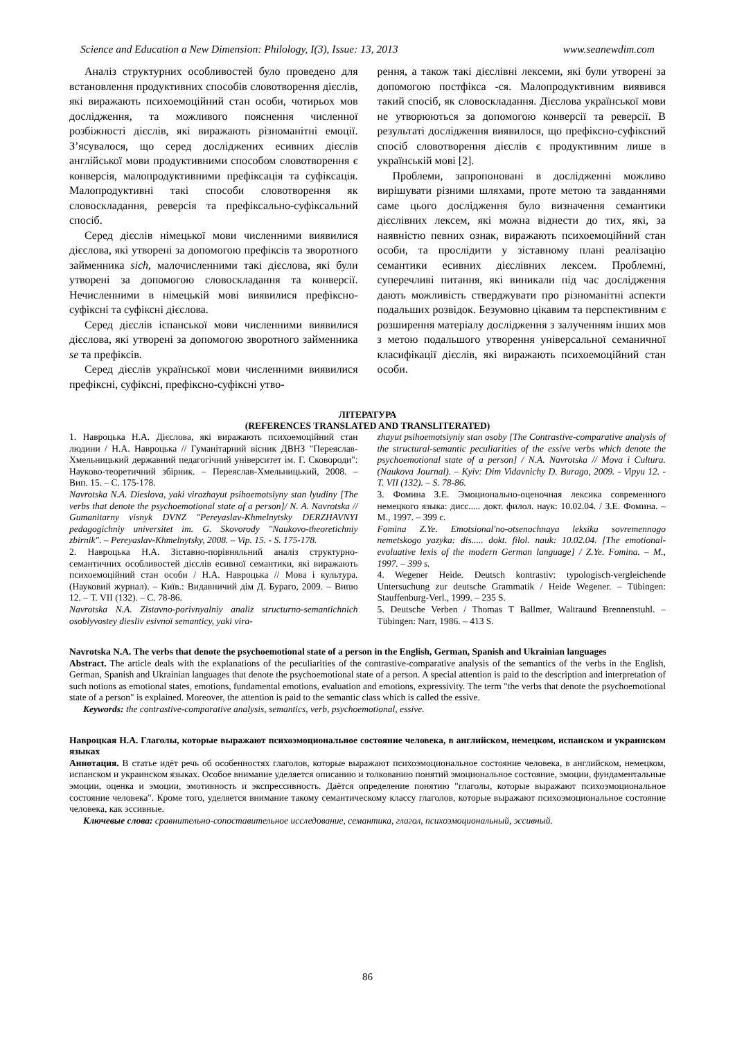Science and Education a New Dimension: Philology, I(3), Issue: 13, 2013 www.seanewdim.com
Аналіз структурних особливостей було проведено для встановлення продуктивних способів словотворення дієслів, які виражають психоемоційний стан особи, чотирьох мов дослідження, та можливого пояснення численної розбіжності дієслів, які виражають різноманітні емоції. З’ясувалося, що серед досліджених есивних дієслів англійської мови продуктивними способом словотворення є конверсія, малопродуктивними префіксація та суфіксація. Малопродуктивні такі способи словотворення як словоскладання, реверсія та префіксально-суфіксальний спосіб.
Серед дієслів німецької мови численними виявилися дієслова, які утворені за допомогою префіксів та зворотного займенника sich, малочисленними такі дієслова, які були утворені за допомогою словоскладання та конверсії. Нечисленними в німецькій мові виявилися префіксно-суфіксні та суфіксні дієслова.
Серед дієслів іспанської мови численними виявилися дієслова, які утворені за допомогою зворотного займенника se та префіксів.
Серед дієслів української мови численними виявилися префіксні, суфіксні, префіксно-суфіксні утво-
рення, а також такі дієслівні лексеми, які були утворені за допомогою постфікса -ся. Малопродуктивним виявився такий спосіб, як словоскладання. Дієслова української мови не утворюються за допомогою конверсії та реверсії. В результаті дослідження виявилося, що префіксно-суфіксний спосіб словотворення дієслів є продуктивним лише в українській мові [2].
Проблеми, запропоновані в дослідженні можливо вирішувати різними шляхами, проте метою та завданнями саме цього дослідження було визначення семантики дієслівних лексем, які можна віднести до тих, які, за наявністю певних ознак, виражають психоемоційний стан особи, та прослідити у зіставному плані реалізацію семантики есивних дієслівних лексем. Проблемні, суперечливі питання, які виникали під час дослідження дають можливість стверджувати про різноманітні аспекти подальших розвідок. Безумовно цікавим та перспективним є розширення матеріалу дослідження з залученням інших мов з метою подальшого утворення універсальної семаничної класифікації дієслів, які виражають психоемоційний стан особи.
ЛІТЕРАТУРА
(REFERENCES TRANSLATED AND TRANSLITERATED)
1. Навроцька Н.А. Дієслова, які виражають психоемоційний стан людини / Н.А. Навроцька // Гуманітарний вісник ДВНЗ "Переяслав-Хмельницький державний педагогічний університет ім. Г. Сковороди": Науково-теоретичний збірник. – Переяслав-Хмельницький, 2008. – Вип. 15. – С. 175-178.
Navrotska N.A. Dieslova, yaki virazhayut psihoemotsiyny stan lyudiny [The verbs that denote the psychoemotional state of a person]/ N. A. Navrotska // Gumanitarny visnyk DVNZ "Pereyaslav-Khmelnytsky DERZHAVNYI pedagogichniy universitet im. G. Skovorody "Naukovo-theoretichniy zbirnik". – Pereyaslav-Khmelnytsky, 2008. – Vip. 15. - S. 175-178.
2. Навроцька Н.А. Зіставно-порівняльний аналіз структурно-семантичних особливостей дієслів есивної семантики, які виражають психоемоційний стан особи / Н.А. Навроцька // Мова і культура. (Науковий журнал). – Київ.: Видавничий дім Д. Бураго, 2009. – Випю 12. – Т. VII (132). – С. 78-86.
Navrotska N.A. Zistavno-porivnyalniy analiz structurno-semantichnich osoblyvostey diesliv esivnoї semanticy, yaki vira-
zhayut psihoemotsiyniy stan osoby [The Contrastive-comparative analysis of the structural-semantic peculiarities of the essive verbs which denote the psychoemotional state of a person] / N.A. Navrotska // Mova i Cultura. (Naukova Journal). – Kyiv: Dim Vidavnichy D. Burago, 2009. - Vipyu 12. - T. VII (132). – S. 78-86.
3. Фомина З.Е. Эмоционально-оценочная лексика современного немецкого языка: дисс..... докт. филол. наук: 10.02.04. / З.Е. Фомина. – М., 1997. – 399 с.
Fomina Z.Ye. Emotsional'no-otsenochnaya leksika sovremennogo nemetskogo yazyka: dis..... dokt. filol. nauk: 10.02.04. [The emotional-evoluative lexis of the modern German language] / Z.Ye. Fomina. – M., 1997. – 399 s.
4. Wegener Heide. Deutsch kontrastiv: typologisch-vergleichende Untersuchung zur deutsche Grammatik / Heide Wegener. – Tübingen: Stauffenburg-Verl., 1999. – 235 S.
5. Deutsche Verben / Thomas T Ballmer, Waltraund Brennenstuhl. – Tübingen: Narr, 1986. – 413 S.
Navrotska N.A. The verbs that denote the psychoemotional state of a person in the English, German, Spanish and Ukrainian languages
Abstract. The article deals with the explanations of the peculiarities of the contrastive-comparative analysis of the semantics of the verbs in the English, German, Spanish and Ukrainian languages that denote the psychoemotional state of a person. A special attention is paid to the description and interpretation of such notions as emotional states, emotions, fundamental emotions, evaluation and emotions, expressivity. The term "the verbs that denote the psychoemotional state of a person" is explained. Moreover, the attention is paid to the semantic class which is called the essive.
Keywords: the contrastive-comparative analysis, semantics, verb, psychoemotional, essive.
Навроцкая Н.А. Глаголы, которые выражают психоэмоциональное состояние человека, в английском, немецком, испанском и украинском языках
Аннотация. В статье идёт речь об особенностях глаголов, которые выражают психоэмоциональное состояние человека, в английском, немецком, испанском и украинском языках. Особое внимание уделяется описанию и толкованию понятий эмоциональное состояние, эмоции, фундаментальные эмоции, оценка и эмоции, эмотивность и экспрессивность. Даётся определение понятию "глаголы, которые выражают психоэмоциональное состояние человека". Кроме того, уделяется внимание такому семантическому классу глаголов, которые выражают психоэмоциональное состояние человека, как эссивные.
Ключевые слова: сравнительно-сопоставительное исследование, семантика, глагол, психоэмоциональный, эссивный.
86